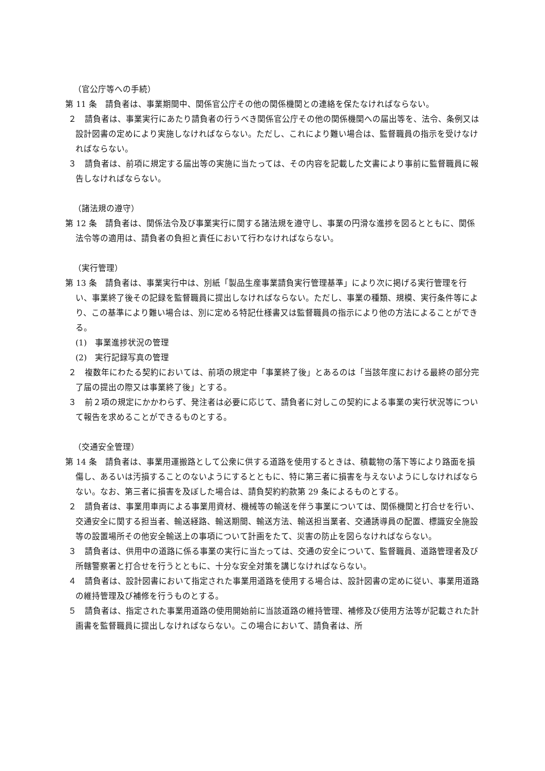（官公庁等への手続）
第 11 条　請負者は、事業期間中、関係官公庁その他の関係機関との連絡を保たなければならない。
２　請負者は、事業実行にあたり請負者の行うべき関係官公庁その他の関係機関への届出等を、法令、条例又は設計図書の定めにより実施しなければならない。ただし、これにより難い場合は、監督職員の指示を受けなければならない。
３　請負者は、前項に規定する届出等の実施に当たっては、その内容を記載した文書により事前に監督職員に報告しなければならない。
（諸法規の遵守）
第 12 条　請負者は、関係法令及び事業実行に関する諸法規を遵守し、事業の円滑な進捗を図るとともに、関係法令等の適用は、請負者の負担と責任において行わなければならない。
（実行管理）
第 13 条　請負者は、事業実行中は、別紙「製品生産事業請負実行管理基準」により次に掲げる実行管理を行い、事業終了後その記録を監督職員に提出しなければならない。ただし、事業の種類、規模、実行条件等により、この基準により難い場合は、別に定める特記仕様書又は監督職員の指示により他の方法によることができる。
(1)　事業進捗状況の管理
(2)　実行記録写真の管理
２　複数年にわたる契約においては、前項の規定中「事業終了後」とあるのは「当該年度における最終の部分完了届の提出の際又は事業終了後」とする。
３　前２項の規定にかかわらず、発注者は必要に応じて、請負者に対しこの契約による事業の実行状況等について報告を求めることができるものとする。
（交通安全管理）
第 14 条　請負者は、事業用運搬路として公衆に供する道路を使用するときは、積載物の落下等により路面を損傷し、あるいは汚損することのないようにするとともに、特に第三者に損害を与えないようにしなければならない。なお、第三者に損害を及ぼした場合は、請負契約約款第 29 条によるものとする。
２　請負者は、事業用車両による事業用資材、機械等の輸送を伴う事業については、関係機関と打合せを行い、交通安全に関する担当者、輸送経路、輸送期間、輸送方法、輸送担当業者、交通誘導員の配置、標識安全施設等の設置場所その他安全輸送上の事項について計画をたて、災害の防止を図らなければならない。
３　請負者は、供用中の道路に係る事業の実行に当たっては、交通の安全について、監督職員、道路管理者及び所轄警察署と打合せを行うとともに、十分な安全対策を講じなければならない。
４　請負者は、設計図書において指定された事業用道路を使用する場合は、設計図書の定めに従い、事業用道路の維持管理及び補修を行うものとする。
５　請負者は、指定された事業用道路の使用開始前に当該道路の維持管理、補修及び使用方法等が記載された計画書を監督職員に提出しなければならない。この場合において、請負者は、所